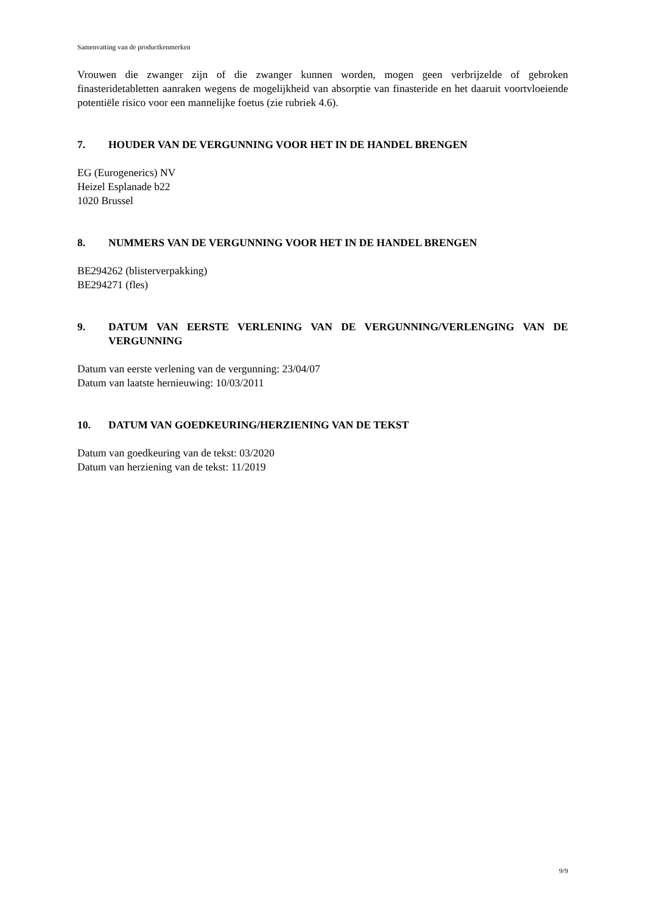Samenvatting van de productkenmerken
Vrouwen die zwanger zijn of die zwanger kunnen worden, mogen geen verbrijzelde of gebroken finasteridetabletten aanraken wegens de mogelijkheid van absorptie van finasteride en het daaruit voortvloeiende potentiële risico voor een mannelijke foetus (zie rubriek 4.6).
7. HOUDER VAN DE VERGUNNING VOOR HET IN DE HANDEL BRENGEN
EG (Eurogenerics) NV
Heizel Esplanade b22
1020 Brussel
8. NUMMERS VAN DE VERGUNNING VOOR HET IN DE HANDEL BRENGEN
BE294262 (blisterverpakking)
BE294271 (fles)
9. DATUM VAN EERSTE VERLENING VAN DE VERGUNNING/VERLENGING VAN DE VERGUNNING
Datum van eerste verlening van de vergunning: 23/04/07
Datum van laatste hernieuwing: 10/03/2011
10. DATUM VAN GOEDKEURING/HERZIENING VAN DE TEKST
Datum van goedkeuring van de tekst: 03/2020
Datum van herziening van de tekst: 11/2019
9/9